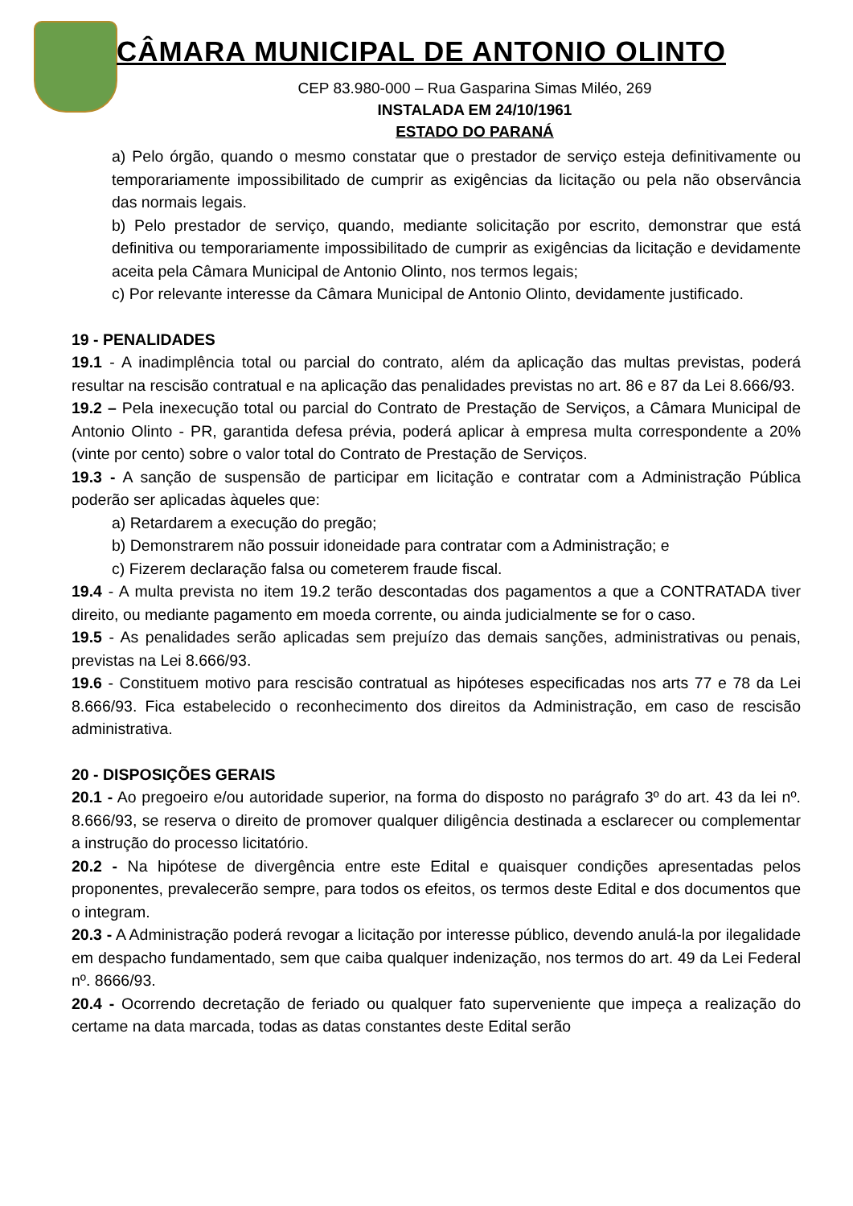CÂMARA MUNICIPAL DE ANTONIO OLINTO
CEP 83.980-000 – Rua Gasparina Simas Miléo, 269
INSTALADA EM 24/10/1961
ESTADO DO PARANÁ
a) Pelo órgão, quando o mesmo constatar que o prestador de serviço esteja definitivamente ou temporariamente impossibilitado de cumprir as exigências da licitação ou pela não observância das normais legais.
b) Pelo prestador de serviço, quando, mediante solicitação por escrito, demonstrar que está definitiva ou temporariamente impossibilitado de cumprir as exigências da licitação e devidamente aceita pela Câmara Municipal de Antonio Olinto, nos termos legais;
c) Por relevante interesse da Câmara Municipal de Antonio Olinto, devidamente justificado.
19 - PENALIDADES
19.1 - A inadimplência total ou parcial do contrato, além da aplicação das multas previstas, poderá resultar na rescisão contratual e na aplicação das penalidades previstas no art. 86 e 87 da Lei 8.666/93.
19.2 – Pela inexecução total ou parcial do Contrato de Prestação de Serviços, a Câmara Municipal de Antonio Olinto - PR, garantida defesa prévia, poderá aplicar à empresa multa correspondente a 20% (vinte por cento) sobre o valor total do Contrato de Prestação de Serviços.
19.3 - A sanção de suspensão de participar em licitação e contratar com a Administração Pública poderão ser aplicadas àqueles que:
a) Retardarem a execução do pregão;
b) Demonstrarem não possuir idoneidade para contratar com a Administração; e
c) Fizerem declaração falsa ou cometerem fraude fiscal.
19.4 - A multa prevista no item 19.2 terão descontadas dos pagamentos a que a CONTRATADA tiver direito, ou mediante pagamento em moeda corrente, ou ainda judicialmente se for o caso.
19.5 - As penalidades serão aplicadas sem prejuízo das demais sanções, administrativas ou penais, previstas na Lei 8.666/93.
19.6 - Constituem motivo para rescisão contratual as hipóteses especificadas nos arts 77 e 78 da Lei 8.666/93. Fica estabelecido o reconhecimento dos direitos da Administração, em caso de rescisão administrativa.
20 - DISPOSIÇÕES GERAIS
20.1 - Ao pregoeiro e/ou autoridade superior, na forma do disposto no parágrafo 3º do art. 43 da lei nº. 8.666/93, se reserva o direito de promover qualquer diligência destinada a esclarecer ou complementar a instrução do processo licitatório.
20.2 - Na hipótese de divergência entre este Edital e quaisquer condições apresentadas pelos proponentes, prevalecerão sempre, para todos os efeitos, os termos deste Edital e dos documentos que o integram.
20.3 - A Administração poderá revogar a licitação por interesse público, devendo anulá-la por ilegalidade em despacho fundamentado, sem que caiba qualquer indenização, nos termos do art. 49 da Lei Federal nº. 8666/93.
20.4 - Ocorrendo decretação de feriado ou qualquer fato superveniente que impeça a realização do certame na data marcada, todas as datas constantes deste Edital serão